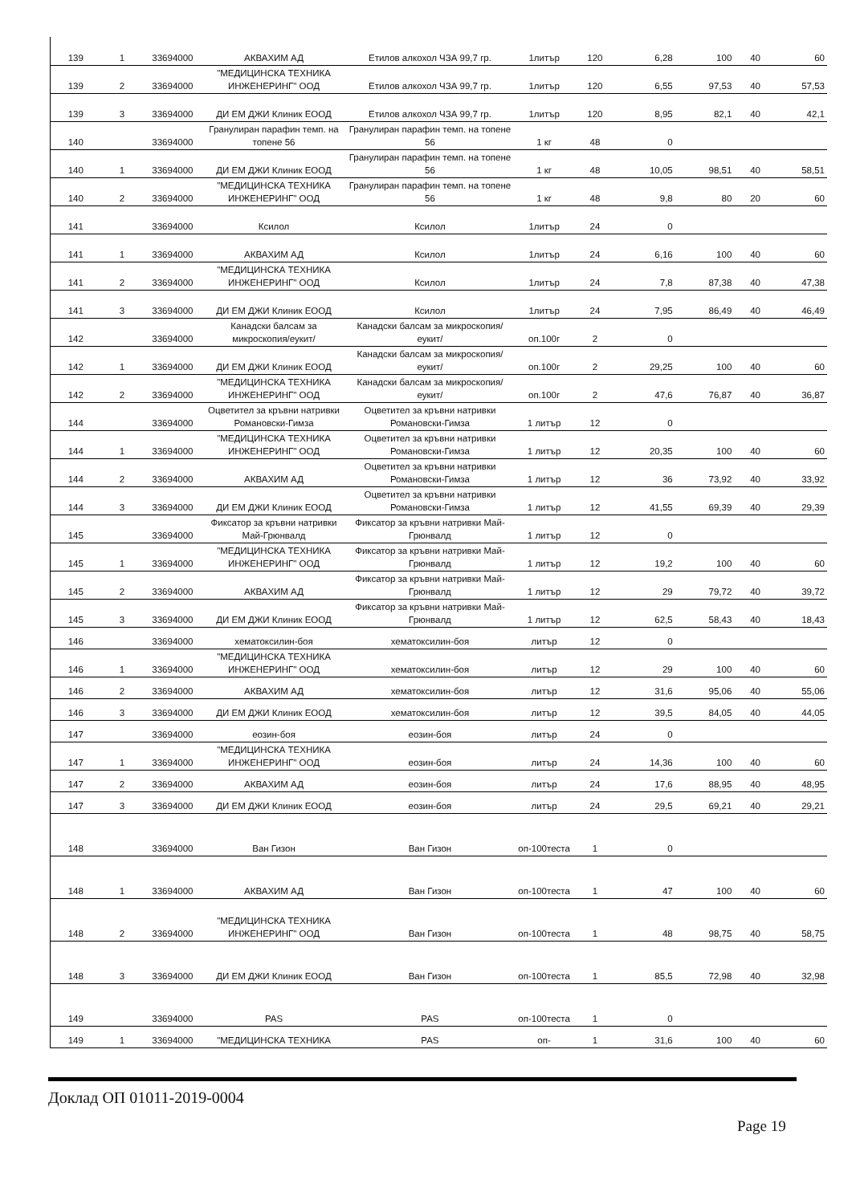| 139 | 1 | 33694000 | АКВАХИМ АД | Етилов алкохол ЧЗА 99,7 гр. | 1литър | 120 | 6,28 | 100 | 40 | 60 |
| 139 | 2 | 33694000 | "МЕДИЦИНСКА ТЕХНИКА ИНЖЕНЕРИНГ" ООД | Етилов алкохол ЧЗА 99,7 гр. | 1литър | 120 | 6,55 | 97,53 | 40 | 57,53 |
| 139 | 3 | 33694000 | ДИ ЕМ ДЖИ Клиник ЕООД | Етилов алкохол ЧЗА 99,7 гр. | 1литър | 120 | 8,95 | 82,1 | 40 | 42,1 |
| 140 | | 33694000 | Гранулиран парафин темп. на топене 56 | Гранулиран парафин темп. на топене 56 | 1 кг | 48 | 0 | | | |
| 140 | 1 | 33694000 | ДИ ЕМ ДЖИ Клиник ЕООД | Гранулиран парафин темп. на топене 56 | 1 кг | 48 | 10,05 | 98,51 | 40 | 58,51 |
| 140 | 2 | 33694000 | "МЕДИЦИНСКА ТЕХНИКА ИНЖЕНЕРИНГ" ООД | Гранулиран парафин темп. на топене 56 | 1 кг | 48 | 9,8 | 80 | 20 | 60 |
| 141 | | 33694000 | Ксилол | Ксилол | 1литър | 24 | 0 | | | |
| 141 | 1 | 33694000 | АКВАХИМ АД | Ксилол | 1литър | 24 | 6,16 | 100 | 40 | 60 |
| 141 | 2 | 33694000 | "МЕДИЦИНСКА ТЕХНИКА ИНЖЕНЕРИНГ" ООД | Ксилол | 1литър | 24 | 7,8 | 87,38 | 40 | 47,38 |
| 141 | 3 | 33694000 | ДИ ЕМ ДЖИ Клиник ЕООД | Ксилол | 1литър | 24 | 7,95 | 86,49 | 40 | 46,49 |
| 142 | | 33694000 | Канадски балсам за микроскопия/еукит/ | Канадски балсам за микроскопия/еукит/ | оп.100г | 2 | 0 | | | |
| 142 | 1 | 33694000 | ДИ ЕМ ДЖИ Клиник ЕООД | Канадски балсам за микроскопия/еукит/ | оп.100г | 2 | 29,25 | 100 | 40 | 60 |
| 142 | 2 | 33694000 | "МЕДИЦИНСКА ТЕХНИКА ИНЖЕНЕРИНГ" ООД | Канадски балсам за микроскопия/еукит/ | оп.100г | 2 | 47,6 | 76,87 | 40 | 36,87 |
| 144 | | 33694000 | Оцветител за кръвни натривки Романовски-Гимза | Оцветител за кръвни натривки Романовски-Гимза | 1 литър | 12 | 0 | | | |
| 144 | 1 | 33694000 | "МЕДИЦИНСКА ТЕХНИКА ИНЖЕНЕРИНГ" ООД | Оцветител за кръвни натривки Романовски-Гимза | 1 литър | 12 | 20,35 | 100 | 40 | 60 |
| 144 | 2 | 33694000 | АКВАХИМ АД | Оцветител за кръвни натривки Романовски-Гимза | 1 литър | 12 | 36 | 73,92 | 40 | 33,92 |
| 144 | 3 | 33694000 | ДИ ЕМ ДЖИ Клиник ЕООД | Оцветител за кръвни натривки Романовски-Гимза | 1 литър | 12 | 41,55 | 69,39 | 40 | 29,39 |
| 145 | | 33694000 | Фиксатор за кръвни натривки Май-Грюнвалд | Фиксатор за кръвни натривки Май-Грюнвалд | 1 литър | 12 | 0 | | | |
| 145 | 1 | 33694000 | "МЕДИЦИНСКА ТЕХНИКА ИНЖЕНЕРИНГ" ООД | Фиксатор за кръвни натривки Май-Грюнвалд | 1 литър | 12 | 19,2 | 100 | 40 | 60 |
| 145 | 2 | 33694000 | АКВАХИМ АД | Фиксатор за кръвни натривки Май-Грюнвалд | 1 литър | 12 | 29 | 79,72 | 40 | 39,72 |
| 145 | 3 | 33694000 | ДИ ЕМ ДЖИ Клиник ЕООД | Фиксатор за кръвни натривки Май-Грюнвалд | 1 литър | 12 | 62,5 | 58,43 | 40 | 18,43 |
| 146 | | 33694000 | хематоксилин-боя | хематоксилин-боя | литър | 12 | 0 | | | |
| 146 | 1 | 33694000 | "МЕДИЦИНСКА ТЕХНИКА ИНЖЕНЕРИНГ" ООД | хематоксилин-боя | литър | 12 | 29 | 100 | 40 | 60 |
| 146 | 2 | 33694000 | АКВАХИМ АД | хематоксилин-боя | литър | 12 | 31,6 | 95,06 | 40 | 55,06 |
| 146 | 3 | 33694000 | ДИ ЕМ ДЖИ Клиник ЕООД | хематоксилин-боя | литър | 12 | 39,5 | 84,05 | 40 | 44,05 |
| 147 | | 33694000 | еозин-боя | еозин-боя | литър | 24 | 0 | | | |
| 147 | 1 | 33694000 | "МЕДИЦИНСКА ТЕХНИКА ИНЖЕНЕРИНГ" ООД | еозин-боя | литър | 24 | 14,36 | 100 | 40 | 60 |
| 147 | 2 | 33694000 | АКВАХИМ АД | еозин-боя | литър | 24 | 17,6 | 88,95 | 40 | 48,95 |
| 147 | 3 | 33694000 | ДИ ЕМ ДЖИ Клиник ЕООД | еозин-боя | литър | 24 | 29,5 | 69,21 | 40 | 29,21 |
| 148 | | 33694000 | Ван Гизон | Ван Гизон | оп-100теста | 1 | 0 | | | |
| 148 | 1 | 33694000 | АКВАХИМ АД | Ван Гизон | оп-100теста | 1 | 47 | 100 | 40 | 60 |
| 148 | 2 | 33694000 | "МЕДИЦИНСКА ТЕХНИКА ИНЖЕНЕРИНГ" ООД | Ван Гизон | оп-100теста | 1 | 48 | 98,75 | 40 | 58,75 |
| 148 | 3 | 33694000 | ДИ ЕМ ДЖИ Клиник ЕООД | Ван Гизон | оп-100теста | 1 | 85,5 | 72,98 | 40 | 32,98 |
| 149 | | 33694000 | PAS | PAS | оп-100теста | 1 | 0 | | | |
| 149 | 1 | 33694000 | "МЕДИЦИНСКА ТЕХНИКА | PAS | оп- | 1 | 31,6 | 100 | 40 | 60 |
Доклад ОП 01011-2019-0004
Page 19